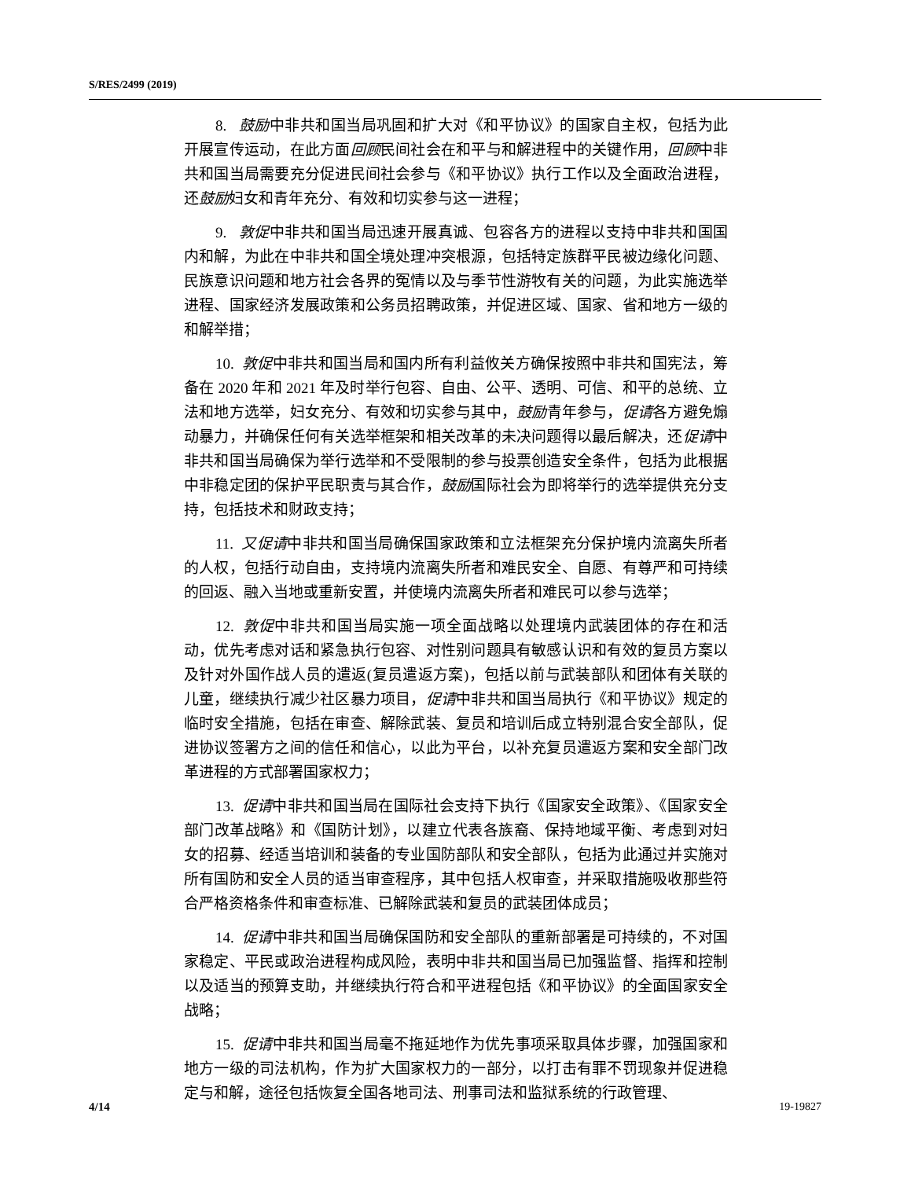S/RES/2499 (2019)
8. 鼓励中非共和国当局巩固和扩大对《和平协议》的国家自主权，包括为此开展宣传运动，在此方面回顾民间社会在和平与和解进程中的关键作用，回顾中非共和国当局需要充分促进民间社会参与《和平协议》执行工作以及全面政治进程，还鼓励妇女和青年充分、有效和切实参与这一进程；
9. 敦促中非共和国当局迅速开展真诚、包容各方的进程以支持中非共和国国内和解，为此在中非共和国全境处理冲突根源，包括特定族群平民被边缘化问题、民族意识问题和地方社会各界的冤情以及与季节性游牧有关的问题，为此实施选举进程、国家经济发展政策和公务员招聘政策，并促进区域、国家、省和地方一级的和解举措；
10. 敦促中非共和国当局和国内所有利益攸关方确保按照中非共和国宪法，筹备在 2020 年和 2021 年及时举行包容、自由、公平、透明、可信、和平的总统、立法和地方选举，妇女充分、有效和切实参与其中，鼓励青年参与，促请各方避免煽动暴力，并确保任何有关选举框架和相关改革的未决问题得以最后解决，还促请中非共和国当局确保为举行选举和不受限制的参与投票创造安全条件，包括为此根据中非稳定团的保护平民职责与其合作，鼓励国际社会为即将举行的选举提供充分支持，包括技术和财政支持；
11. 又促请中非共和国当局确保国家政策和立法框架充分保护境内流离失所者的人权，包括行动自由，支持境内流离失所者和难民安全、自愿、有尊严和可持续的回返、融入当地或重新安置，并使境内流离失所者和难民可以参与选举；
12. 敦促中非共和国当局实施一项全面战略以处理境内武装团体的存在和活动，优先考虑对话和紧急执行包容、对性别问题具有敏感认识和有效的复员方案以及针对外国作战人员的遣返(复员遣返方案)，包括以前与武装部队和团体有关联的儿童，继续执行减少社区暴力项目，促请中非共和国当局执行《和平协议》规定的临时安全措施，包括在审查、解除武装、复员和培训后成立特别混合安全部队，促进协议签署方之间的信任和信心，以此为平台，以补充复员遣返方案和安全部门改革进程的方式部署国家权力；
13. 促请中非共和国当局在国际社会支持下执行《国家安全政策》、《国家安全部门改革战略》和《国防计划》，以建立代表各族裔、保持地域平衡、考虑到对妇女的招募、经适当培训和装备的专业国防部队和安全部队，包括为此通过并实施对所有国防和安全人员的适当审查程序，其中包括人权审查，并采取措施吸收那些符合严格资格条件和审查标准、已解除武装和复员的武装团体成员；
14. 促请中非共和国当局确保国防和安全部队的重新部署是可持续的，不对国家稳定、平民或政治进程构成风险，表明中非共和国当局已加强监督、指挥和控制以及适当的预算支助，并继续执行符合和平进程包括《和平协议》的全面国家安全战略；
15. 促请中非共和国当局毫不拖延地作为优先事项采取具体步骤，加强国家和地方一级的司法机构，作为扩大国家权力的一部分，以打击有罪不罚现象并促进稳定与和解，途径包括恢复全国各地司法、刑事司法和监狱系统的行政管理、
4/14 19-19827